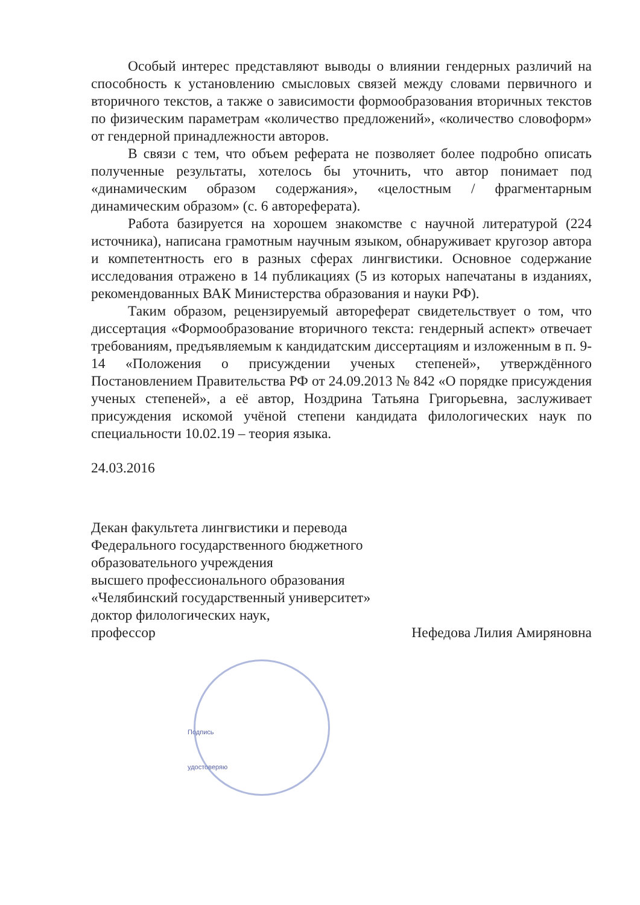Особый интерес представляют выводы о влиянии гендерных различий на способность к установлению смысловых связей между словами первичного и вторичного текстов, а также о зависимости формообразования вторичных текстов по физическим параметрам «количество предложений», «количество словоформ» от гендерной принадлежности авторов.
В связи с тем, что объем реферата не позволяет более подробно описать полученные результаты, хотелось бы уточнить, что автор понимает под «динамическим образом содержания», «целостным / фрагментарным динамическим образом» (с. 6 автореферата).
Работа базируется на хорошем знакомстве с научной литературой (224 источника), написана грамотным научным языком, обнаруживает кругозор автора и компетентность его в разных сферах лингвистики. Основное содержание исследования отражено в 14 публикациях (5 из которых напечатаны в изданиях, рекомендованных ВАК Министерства образования и науки РФ).
Таким образом, рецензируемый автореферат свидетельствует о том, что диссертация «Формообразование вторичного текста: гендерный аспект» отвечает требованиям, предъявляемым к кандидатским диссертациям и изложенным в п. 9-14 «Положения о присуждении ученых степеней», утверждённого Постановлением Правительства РФ от 24.09.2013 № 842 «О порядке присуждения ученых степеней», а её автор, Ноздрина Татьяна Григорьевна, заслуживает присуждения искомой учёной степени кандидата филологических наук по специальности 10.02.19 – теория языка.
24.03.2016
Декан факультета лингвистики и перевода
Федерального государственного бюджетного
образовательного учреждения
высшего профессионального образования
«Челябинский государственный университет»
доктор филологических наук,
профессор Нефедова Лилия Амиряновна
Подпись
удостоверяю